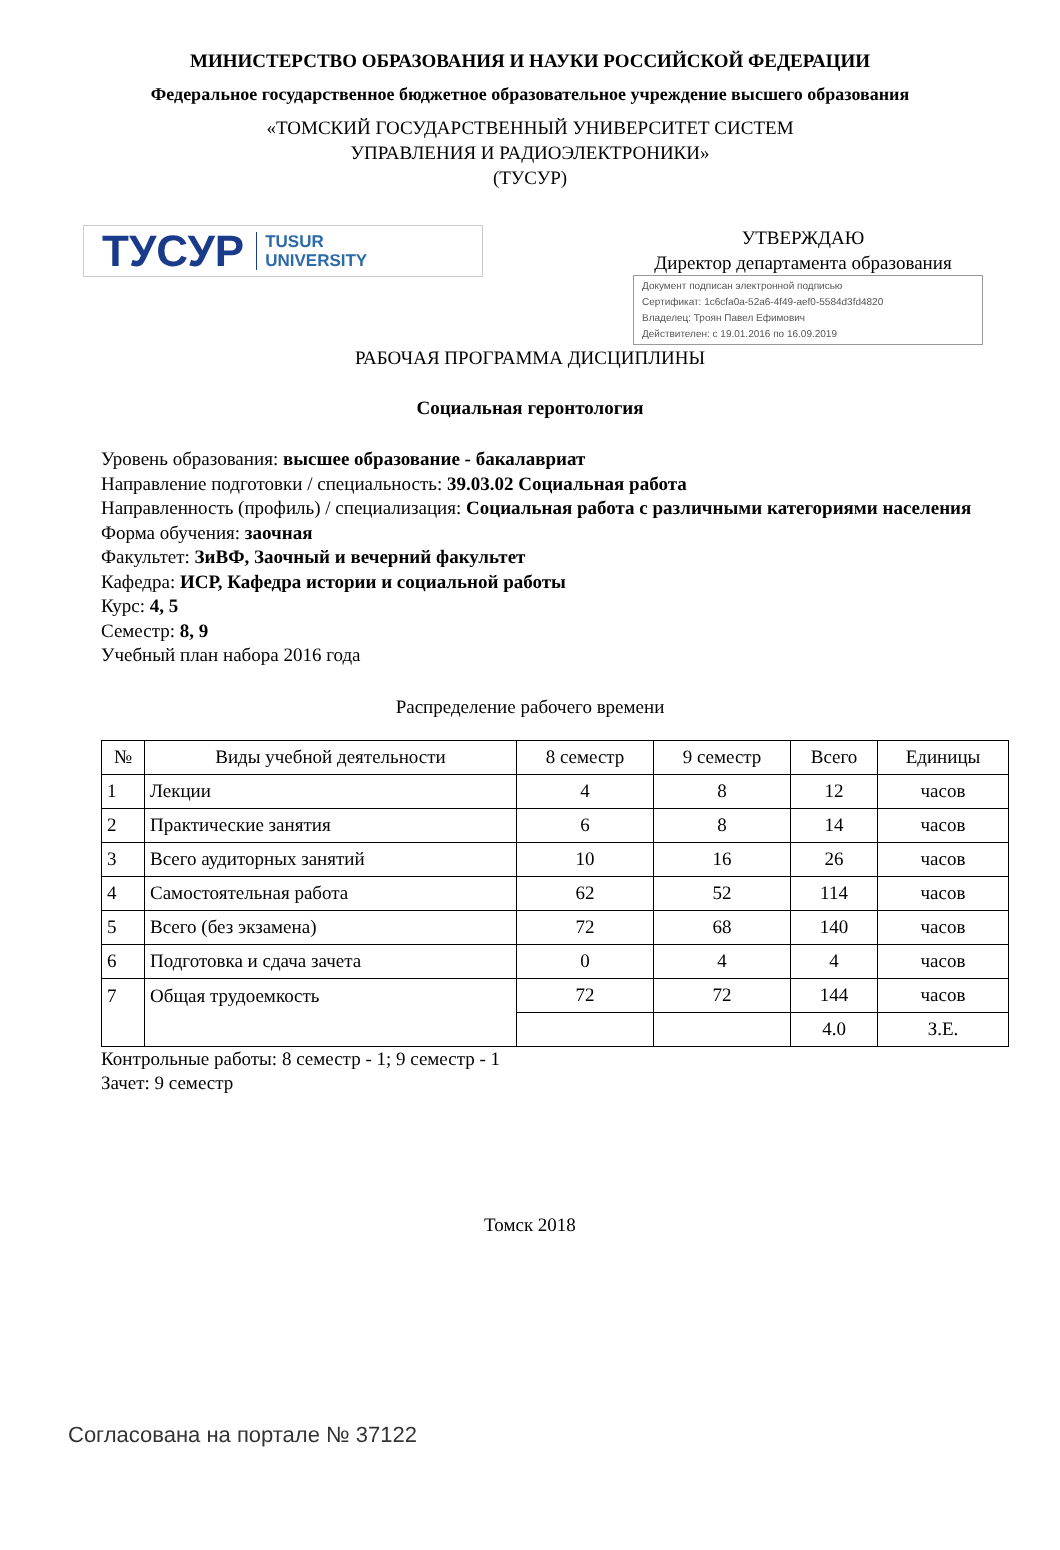МИНИСТЕРСТВО ОБРАЗОВАНИЯ И НАУКИ РОССИЙСКОЙ ФЕДЕРАЦИИ
Федеральное государственное бюджетное образовательное учреждение высшего образования
«ТОМСКИЙ ГОСУДАРСТВЕННЫЙ УНИВЕРСИТЕТ СИСТЕМ
УПРАВЛЕНИЯ И РАДИОЭЛЕКТРОНИКИ»
(ТУСУР)
ТУСУР TUSUR
UNIVERSITY
УТВЕРЖДАЮ
Директор департамента образования
Документ подписан электронной подписью
Сертификат: 1c6cfa0a-52a6-4f49-aef0-5584d3fd4820
Владелец: Троян Павел Ефимович
Действителен: с 19.01.2016 по 16.09.2019
РАБОЧАЯ ПРОГРАММА ДИСЦИПЛИНЫ
Социальная геронтология
Уровень образования: высшее образование - бакалавриат
Направление подготовки / специальность: 39.03.02 Социальная работа
Направленность (профиль) / специализация: Социальная работа с различными категориями населения
Форма обучения: заочная
Факультет: ЗиВФ, Заочный и вечерний факультет
Кафедра: ИСР, Кафедра истории и социальной работы
Курс: 4, 5
Семестр: 8, 9
Учебный план набора 2016 года
Распределение рабочего времени
| № | Виды учебной деятельности | 8 семестр | 9 семестр | Всего | Единицы |
| --- | --- | --- | --- | --- | --- |
| 1 | Лекции | 4 | 8 | 12 | часов |
| 2 | Практические занятия | 6 | 8 | 14 | часов |
| 3 | Всего аудиторных занятий | 10 | 16 | 26 | часов |
| 4 | Самостоятельная работа | 62 | 52 | 114 | часов |
| 5 | Всего (без экзамена) | 72 | 68 | 140 | часов |
| 6 | Подготовка и сдача зачета | 0 | 4 | 4 | часов |
| 7 | Общая трудоемкость | 72 | 72 | 144 | часов |
| | | | | 4.0 | З.Е. |
Контрольные работы: 8 семестр - 1; 9 семестр - 1
Зачет: 9 семестр
Томск 2018
Согласована на портале № 37122